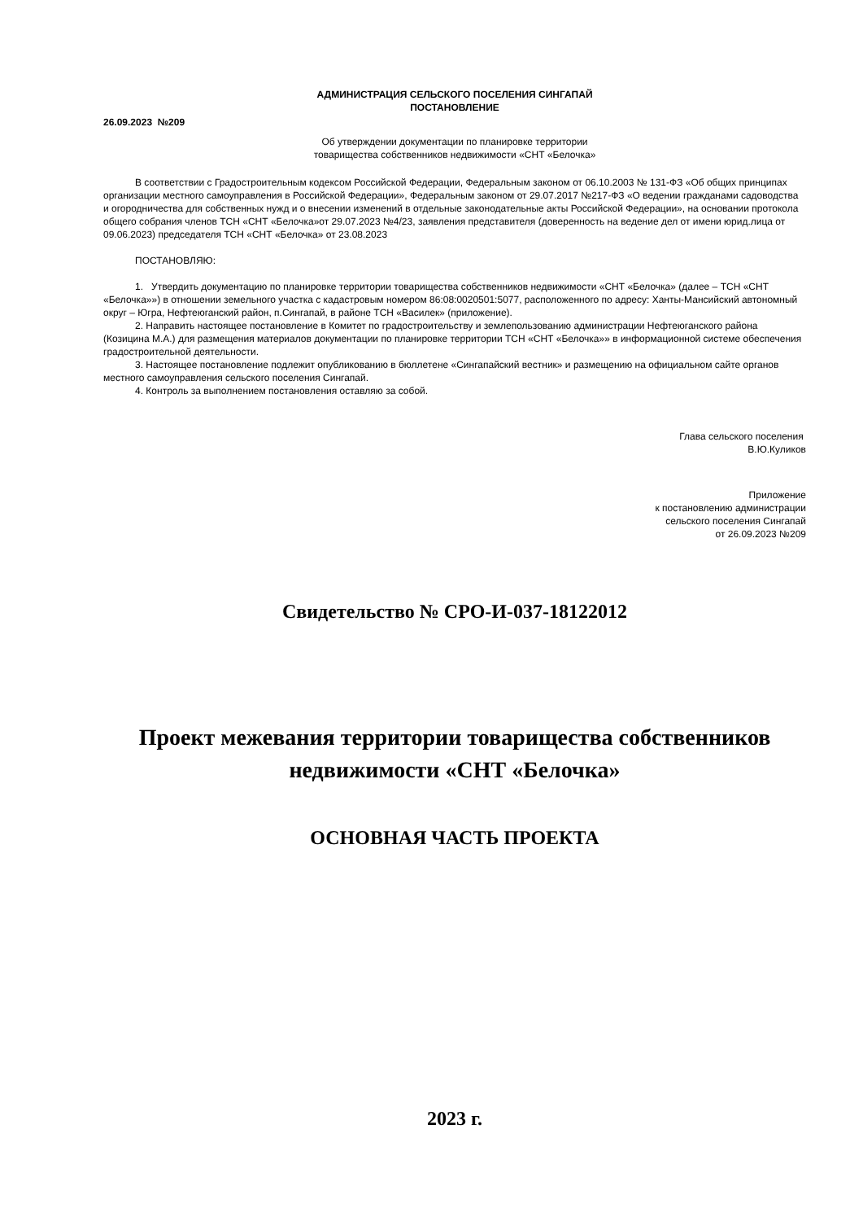АДМИНИСТРАЦИЯ СЕЛЬСКОГО ПОСЕЛЕНИЯ СИНГАПАЙ
ПОСТАНОВЛЕНИЕ
26.09.2023 №209
Об утверждении документации по планировке территории
товарищества собственников недвижимости «СНТ «Белочка»
В соответствии с Градостроительным кодексом Российской Федерации, Федеральным законом от 06.10.2003 № 131-ФЗ «Об общих принципах организации местного самоуправления в Российской Федерации», Федеральным законом от 29.07.2017 №217-ФЗ «О ведении гражданами садоводства и огородничества для собственных нужд и о внесении изменений в отдельные законодательные акты Российской Федерации», на основании протокола общего собрания членов ТСН «СНТ «Белочка»от 29.07.2023 №4/23, заявления представителя (доверенность на ведение дел от имени юрид.лица от 09.06.2023) председателя ТСН «СНТ «Белочка» от 23.08.2023
ПОСТАНОВЛЯЮ:
1. Утвердить документацию по планировке территории товарищества собственников недвижимости «СНТ «Белочка» (далее – ТСН «СНТ «Белочка»») в отношении земельного участка с кадастровым номером 86:08:0020501:5077, расположенного по адресу: Ханты-Мансийский автономный округ – Югра, Нефтеюганский район, п.Сингапай, в районе ТСН «Василек» (приложение).
2. Направить настоящее постановление в Комитет по градостроительству и землепользованию администрации Нефтеюганского района (Козицина М.А.) для размещения материалов документации по планировке территории ТСН «СНТ «Белочка»» в информационной системе обеспечения градостроительной деятельности.
3. Настоящее постановление подлежит опубликованию в бюллетене «Сингапайский вестник» и размещению на официальном сайте органов местного самоуправления сельского поселения Сингапай.
4. Контроль за выполнением постановления оставляю за собой.
Глава сельского поселения
В.Ю.Куликов
Приложение
к постановлению администрации
сельского поселения Сингапай
от 26.09.2023 №209
Свидетельство № СРО-И-037-18122012
Проект межевания территории товарищества собственников недвижимости «СНТ «Белочка»
ОСНОВНАЯ ЧАСТЬ ПРОЕКТА
2023 г.